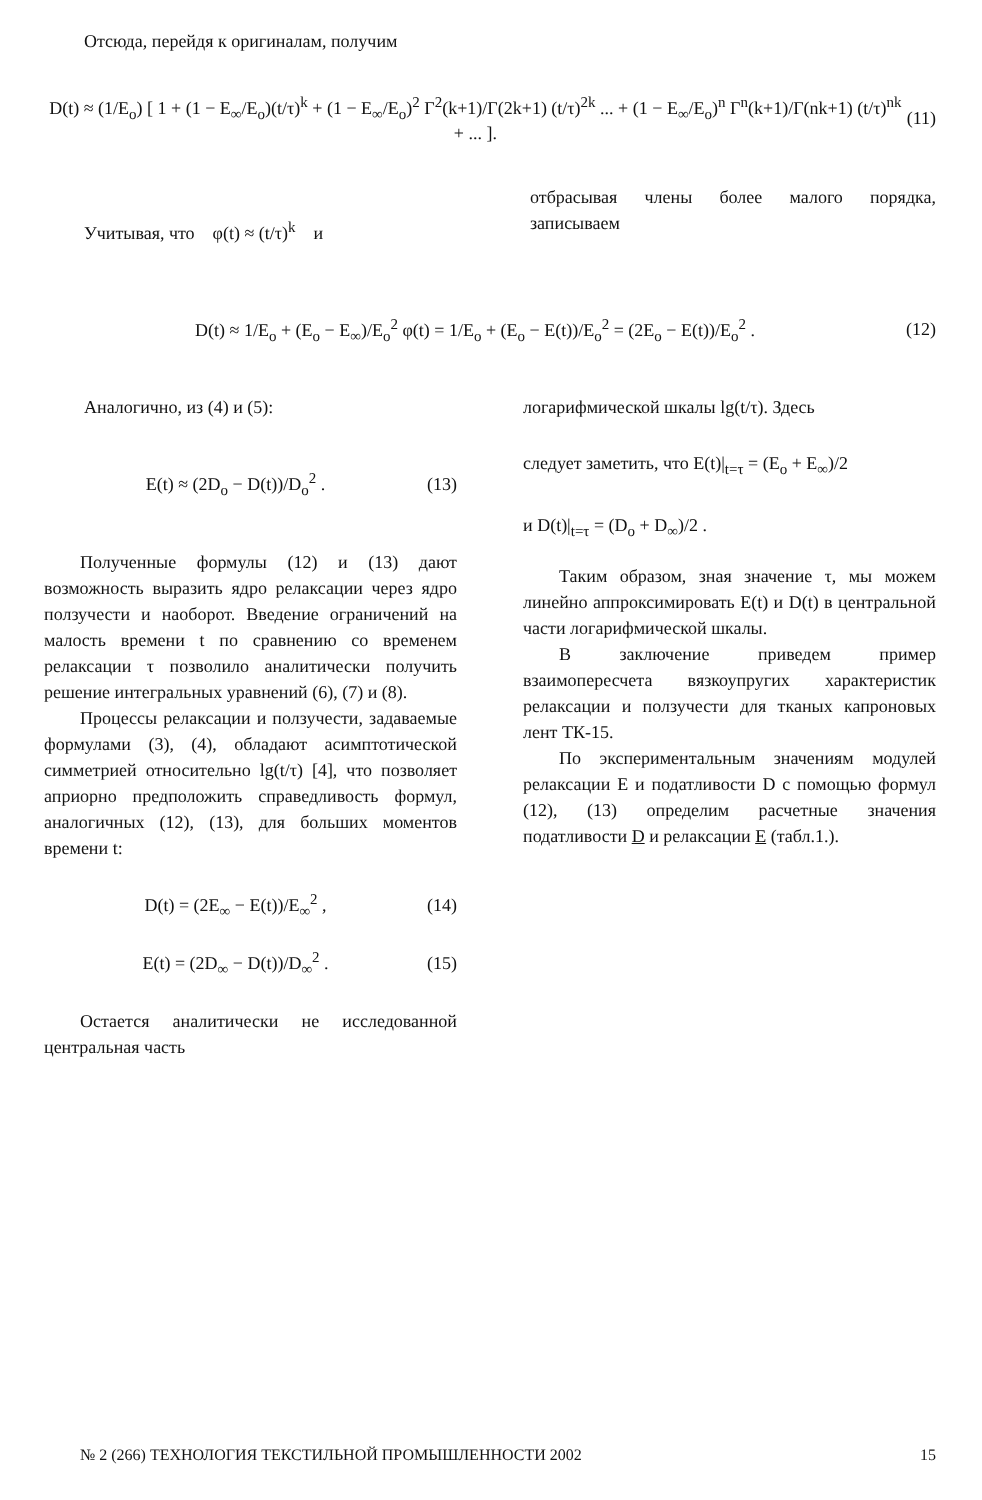Отсюда, перейдя к оригиналам, получим
D(t) ≈ (1/E<sub>o</sub>) [ 1 + (1 − E<sub>∞</sub>/E<sub>o</sub>)(t/τ)<sup>k</sup> + (1 − E<sub>∞</sub>/E<sub>o</sub>)<sup>2</sup> Γ<sup>2</sup>(k+1)/Γ(2k+1) (t/τ)<sup>2k</sup> ... + (1 − E<sub>∞</sub>/E<sub>o</sub>)<sup>n</sup> Γ<sup>n</sup>(k+1)/Γ(nk+1) (t/τ)<sup>nk</sup> + ... ]. (11)
Учитывая, что φ(t) ≈ (t/τ)<sup>k</sup> и
отбрасывая члены более малого порядка, записываем
D(t) ≈ 1/E<sub>o</sub> + (E<sub>o</sub> − E<sub>∞</sub>)/E<sub>o</sub><sup>2</sup> φ(t) = 1/E<sub>o</sub> + (E<sub>o</sub> − E(t))/E<sub>o</sub><sup>2</sup> = (2E<sub>o</sub> − E(t))/E<sub>o</sub><sup>2</sup> . (12)
Аналогично, из (4) и (5):
E(t) ≈ (2D<sub>o</sub> − D(t))/D<sub>o</sub><sup>2</sup> . (13)
Полученные формулы (12) и (13) дают возможность выразить ядро релаксации через ядро ползучести и наоборот. Введение ограничений на малость времени t по сравнению со временем релаксации τ позволило аналитически получить решение интегральных уравнений (6), (7) и (8).
Процессы релаксации и ползучести, задаваемые формулами (3), (4), обладают асимптотической симметрией относительно lg(t/τ) [4], что позволяет априорно предположить справедливость формул, аналогичных (12), (13), для больших моментов времени t:
D(t) = (2E<sub>∞</sub> − E(t))/E<sub>∞</sub><sup>2</sup> , (14)
E(t) = (2D<sub>∞</sub> − D(t))/D<sub>∞</sub><sup>2</sup> . (15)
Остается аналитически не исследованной центральная часть
логарифмической шкалы lg(t/τ). Здесь
следует заметить, что E(t)|<sub>t=τ</sub> = (E<sub>o</sub> + E<sub>∞</sub>)/2
и D(t)|<sub>t=τ</sub> = (D<sub>o</sub> + D<sub>∞</sub>)/2 .
Таким образом, зная значение τ, мы можем линейно аппроксимировать E(t) и D(t) в центральной части логарифмической шкалы.
В заключение приведем пример взаимопересчета вязкоупругих характеристик релаксации и ползучести для тканых капроновых лент ТК-15.
По экспериментальным значениям модулей релаксации E и податливости D с помощью формул (12), (13) определим расчетные значения податливости D и релаксации E (табл.1.).
№ 2 (266) ТЕХНОЛОГИЯ ТЕКСТИЛЬНОЙ ПРОМЫШЛЕННОСТИ 2002 15